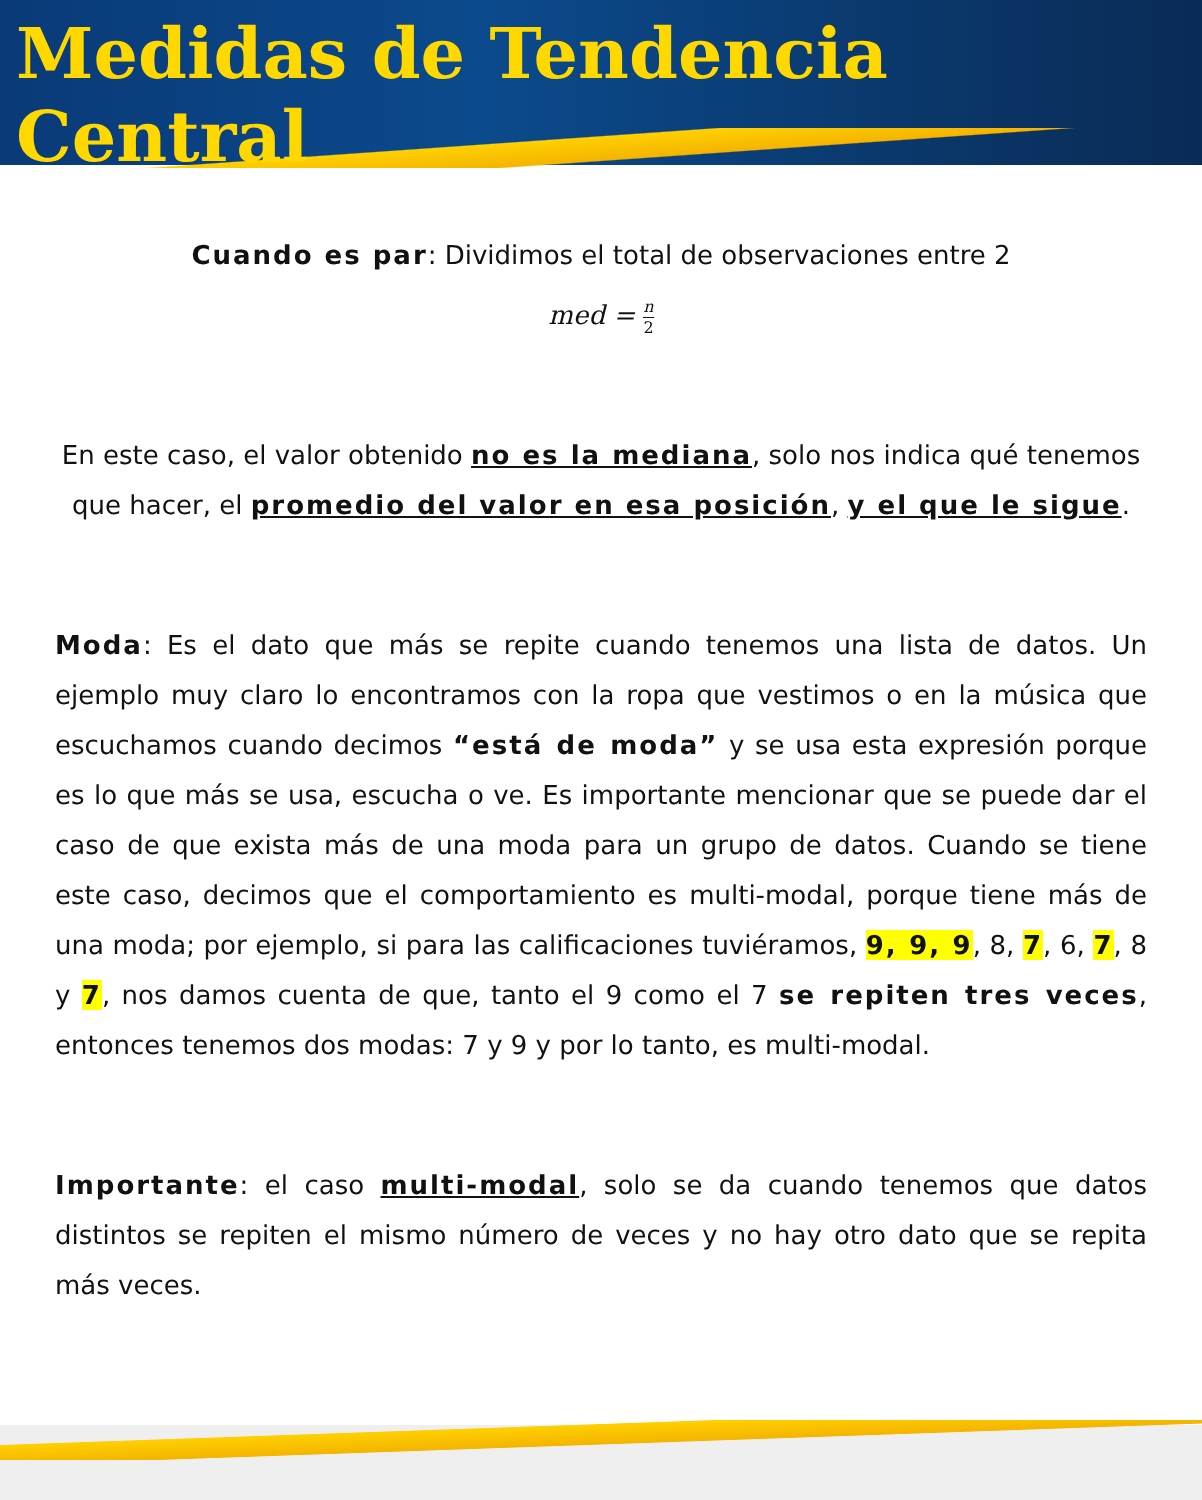Medidas de Tendencia Central
Cuando es par: Dividimos el total de observaciones entre 2
med = n 2
En este caso, el valor obtenido no es la mediana, solo nos indica qué tenemos que hacer, el promedio del valor en esa posición, y el que le sigue.
Moda: Es el dato que más se repite cuando tenemos una lista de datos. Un ejemplo muy claro lo encontramos con la ropa que vestimos o en la música que escuchamos cuando decimos “está de moda” y se usa esta expresión porque es lo que más se usa, escucha o ve. Es importante mencionar que se puede dar el caso de que exista más de una moda para un grupo de datos. Cuando se tiene este caso, decimos que el comportamiento es multi-modal, porque tiene más de una moda; por ejemplo, si para las calificaciones tuviéramos, 9, 9, 9, 8, 7, 6, 7, 8 y 7, nos damos cuenta de que, tanto el 9 como el 7 se repiten tres veces, entonces tenemos dos modas: 7 y 9 y por lo tanto, es multi-modal.
Importante: el caso multi-modal, solo se da cuando tenemos que datos distintos se repiten el mismo número de veces y no hay otro dato que se repita más veces.